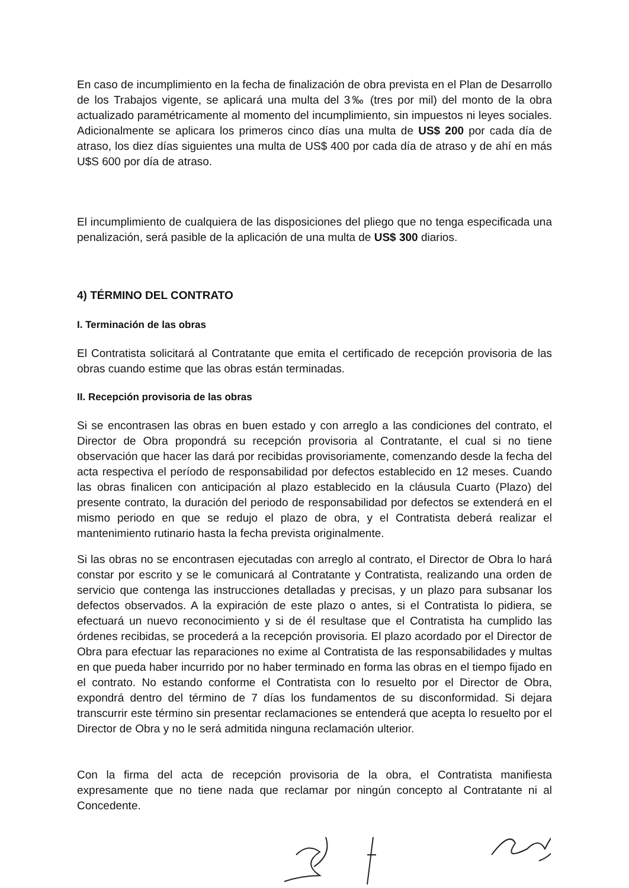En caso de incumplimiento en la fecha de finalización de obra prevista en el Plan de Desarrollo de los Trabajos vigente, se aplicará una multa del 3‰ (tres por mil) del monto de la obra actualizado paramétricamente al momento del incumplimiento, sin impuestos ni leyes sociales. Adicionalmente se aplicara los primeros cinco días una multa de US$ 200 por cada día de atraso, los diez días siguientes una multa de US$ 400 por cada día de atraso y de ahí en más U$S 600 por día de atraso.
El incumplimiento de cualquiera de las disposiciones del pliego que no tenga especificada una penalización, será pasible de la aplicación de una multa de US$ 300 diarios.
4) TÉRMINO DEL CONTRATO
I. Terminación de las obras
El Contratista solicitará al Contratante que emita el certificado de recepción provisoria de las obras cuando estime que las obras están terminadas.
II. Recepción provisoria de las obras
Si se encontrasen las obras en buen estado y con arreglo a las condiciones del contrato, el Director de Obra propondrá su recepción provisoria al Contratante, el cual si no tiene observación que hacer las dará por recibidas provisoriamente, comenzando desde la fecha del acta respectiva el período de responsabilidad por defectos establecido en 12 meses. Cuando las obras finalicen con anticipación al plazo establecido en la cláusula Cuarto (Plazo) del presente contrato, la duración del periodo de responsabilidad por defectos se extenderá en el mismo periodo en que se redujo el plazo de obra, y el Contratista deberá realizar el mantenimiento rutinario hasta la fecha prevista originalmente.
Si las obras no se encontrasen ejecutadas con arreglo al contrato, el Director de Obra lo hará constar por escrito y se le comunicará al Contratante y Contratista, realizando una orden de servicio que contenga las instrucciones detalladas y precisas, y un plazo para subsanar los defectos observados. A la expiración de este plazo o antes, si el Contratista lo pidiera, se efectuará un nuevo reconocimiento y si de él resultase que el Contratista ha cumplido las órdenes recibidas, se procederá a la recepción provisoria. El plazo acordado por el Director de Obra para efectuar las reparaciones no exime al Contratista de las responsabilidades y multas en que pueda haber incurrido por no haber terminado en forma las obras en el tiempo fijado en el contrato. No estando conforme el Contratista con lo resuelto por el Director de Obra, expondrá dentro del término de 7 días los fundamentos de su disconformidad. Si dejara transcurrir este término sin presentar reclamaciones se entenderá que acepta lo resuelto por el Director de Obra y no le será admitida ninguna reclamación ulterior.
Con la firma del acta de recepción provisoria de la obra, el Contratista manifiesta expresamente que no tiene nada que reclamar por ningún concepto al Contratante ni al Concedente.